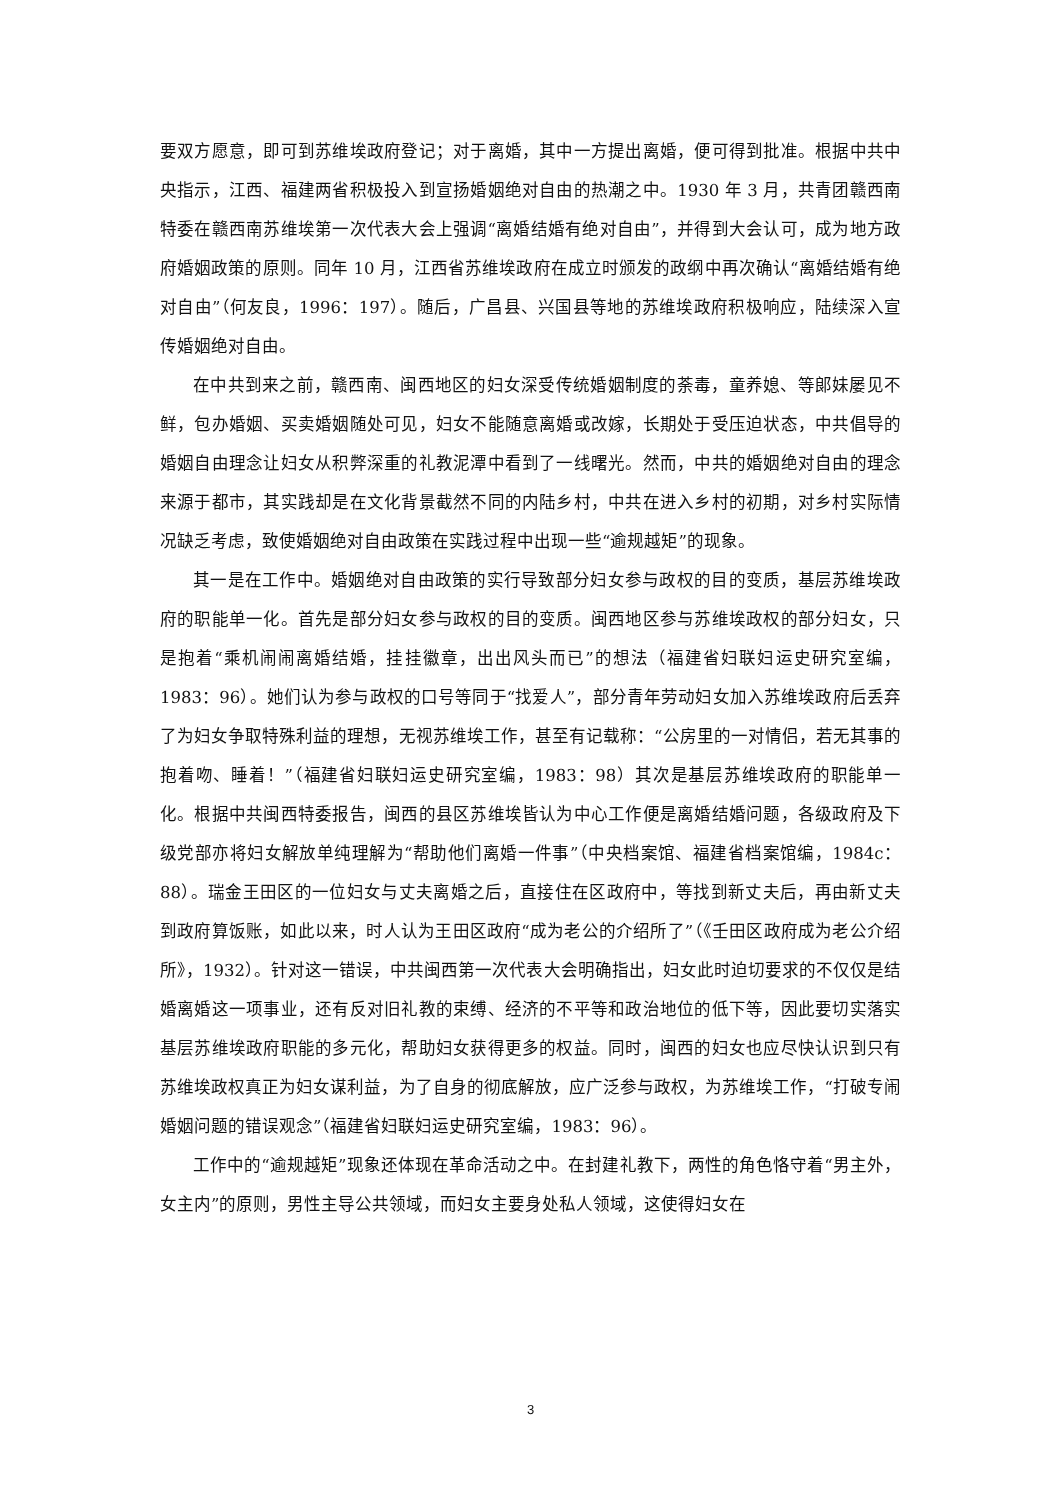要双方愿意，即可到苏维埃政府登记；对于离婚，其中一方提出离婚，便可得到批准。根据中共中央指示，江西、福建两省积极投入到宣扬婚姻绝对自由的热潮之中。1930 年 3 月，共青团赣西南特委在赣西南苏维埃第一次代表大会上强调“离婚结婚有绝对自由”，并得到大会认可，成为地方政府婚姻政策的原则。同年 10 月，江西省苏维埃政府在成立时颁发的政纲中再次确认“离婚结婚有绝对自由”（何友良，1996：197）。随后，广昌县、兴国县等地的苏维埃政府积极响应，陆续深入宣传婚姻绝对自由。
在中共到来之前，赣西南、闽西地区的妇女深受传统婚姻制度的荼毒，童养媳、等郎妹屡见不鲜，包办婚姻、买卖婚姻随处可见，妇女不能随意离婚或改嫁，长期处于受压迫状态，中共倡导的婚姻自由理念让妇女从积弊深重的礼教泥潭中看到了一线曙光。然而，中共的婚姻绝对自由的理念来源于都市，其实践却是在文化背景截然不同的内陆乡村，中共在进入乡村的初期，对乡村实际情况缺乏考虑，致使婚姻绝对自由政策在实践过程中出现一些“逾规越矩”的现象。
其一是在工作中。婚姻绝对自由政策的实行导致部分妇女参与政权的目的变质，基层苏维埃政府的职能单一化。首先是部分妇女参与政权的目的变质。闽西地区参与苏维埃政权的部分妇女，只是抱着“乘机闹闹离婚结婚，挂挂徽章，出出风头而已”的想法（福建省妇联妇运史研究室编，1983：96）。她们认为参与政权的口号等同于“找爱人”，部分青年劳动妇女加入苏维埃政府后丢弃了为妇女争取特殊利益的理想，无视苏维埃工作，甚至有记载称：“公房里的一对情侣，若无其事的抱着吻、睡着！”（福建省妇联妇运史研究室编，1983：98）其次是基层苏维埃政府的职能单一化。根据中共闽西特委报告，闽西的县区苏维埃皆认为中心工作便是离婚结婚问题，各级政府及下级党部亦将妇女解放单纯理解为“帮助他们离婚一件事”（中央档案馆、福建省档案馆编，1984c：88）。瑞金王田区的一位妇女与丈夫离婚之后，直接住在区政府中，等找到新丈夫后，再由新丈夫到政府算饭账，如此以来，时人认为王田区政府“成为老公的介绍所了”（《壬田区政府成为老公介绍所》，1932）。针对这一错误，中共闽西第一次代表大会明确指出，妇女此时迫切要求的不仅仅是结婚离婚这一项事业，还有反对旧礼教的束缚、经济的不平等和政治地位的低下等，因此要切实落实基层苏维埃政府职能的多元化，帮助妇女获得更多的权益。同时，闽西的妇女也应尽快认识到只有苏维埃政权真正为妇女谋利益，为了自身的彻底解放，应广泛参与政权，为苏维埃工作，“打破专闹婚姻问题的错误观念”（福建省妇联妇运史研究室编，1983：96）。
工作中的“逾规越矩”现象还体现在革命活动之中。在封建礼教下，两性的角色恪守着“男主外，女主内”的原则，男性主导公共领域，而妇女主要身处私人领域，这使得妇女在
3